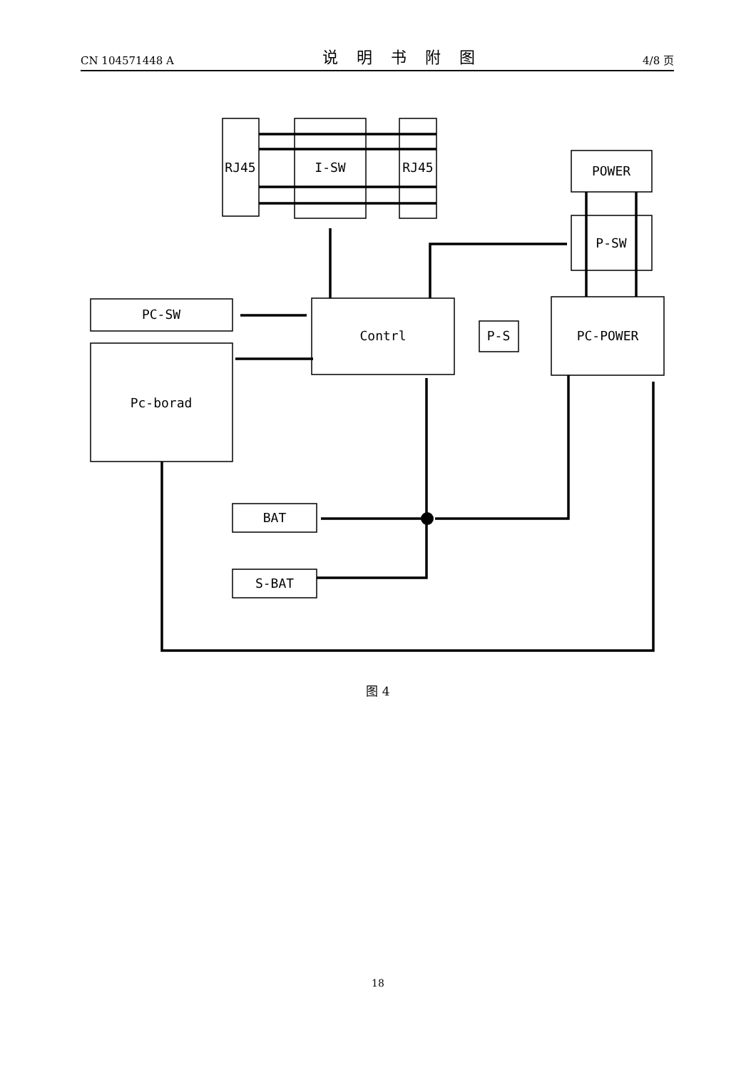CN 104571448 A 说明书附图 4/8 页
RJ45
I-SW
RJ45
POWER
P-SW
PC-SW
Contrl
P-S
PC-POWER
Pc-borad
BAT
S-BAT
图 4
18